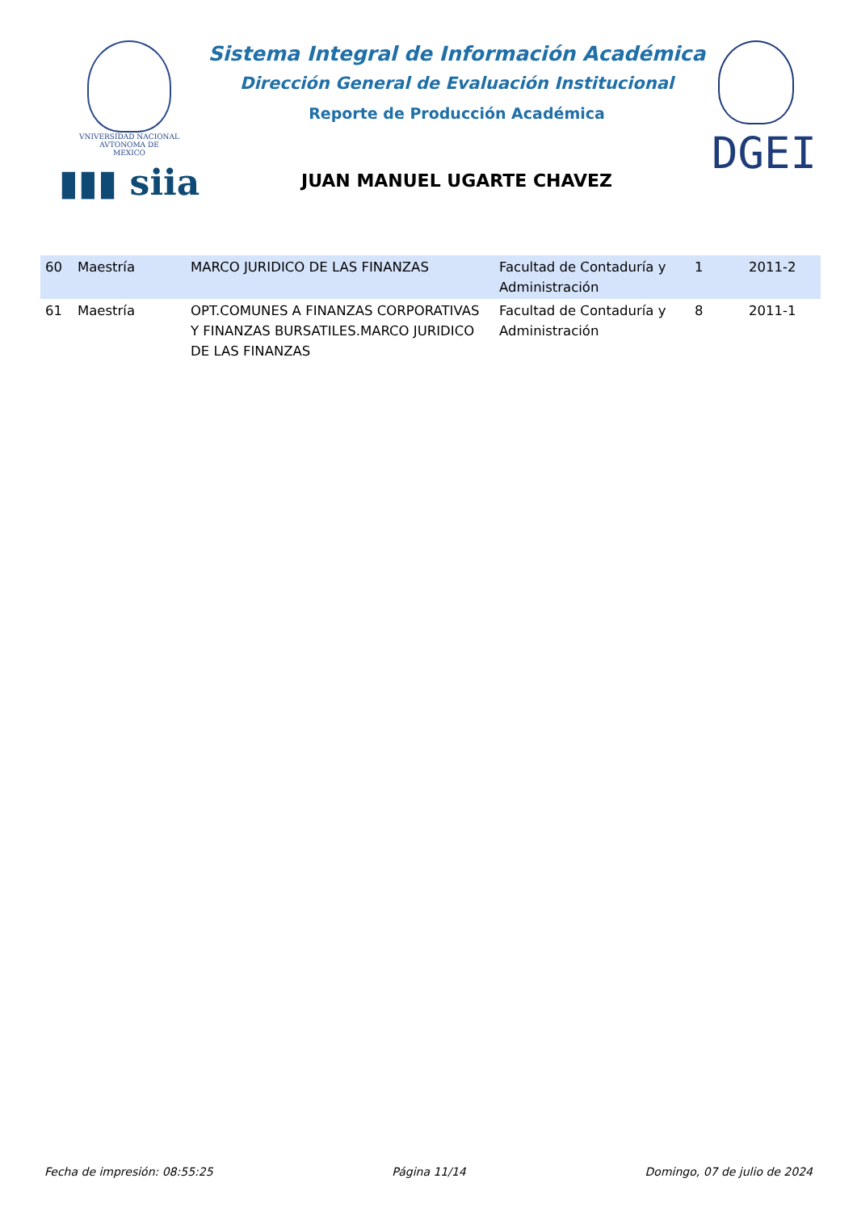VNIVERSIDAD NACIONAL
AVTONOMA DE
MEXICO
▮▮▮ siia
Sistema Integral de Información Académica
Dirección General de Evaluación Institucional
Reporte de Producción Académica
JUAN MANUEL UGARTE CHAVEZ
DGEI
| 60 | Maestría | MARCO JURIDICO DE LAS FINANZAS | Facultad de Contaduría y Administración | 1 | 2011-2 |
| 61 | Maestría | OPT.COMUNES A FINANZAS CORPORATIVAS Y FINANZAS BURSATILES.MARCO JURIDICO DE LAS FINANZAS | Facultad de Contaduría y Administración | 8 | 2011-1 |
Fecha de impresión: 08:55:25 Página 11/14 Domingo, 07 de julio de 2024